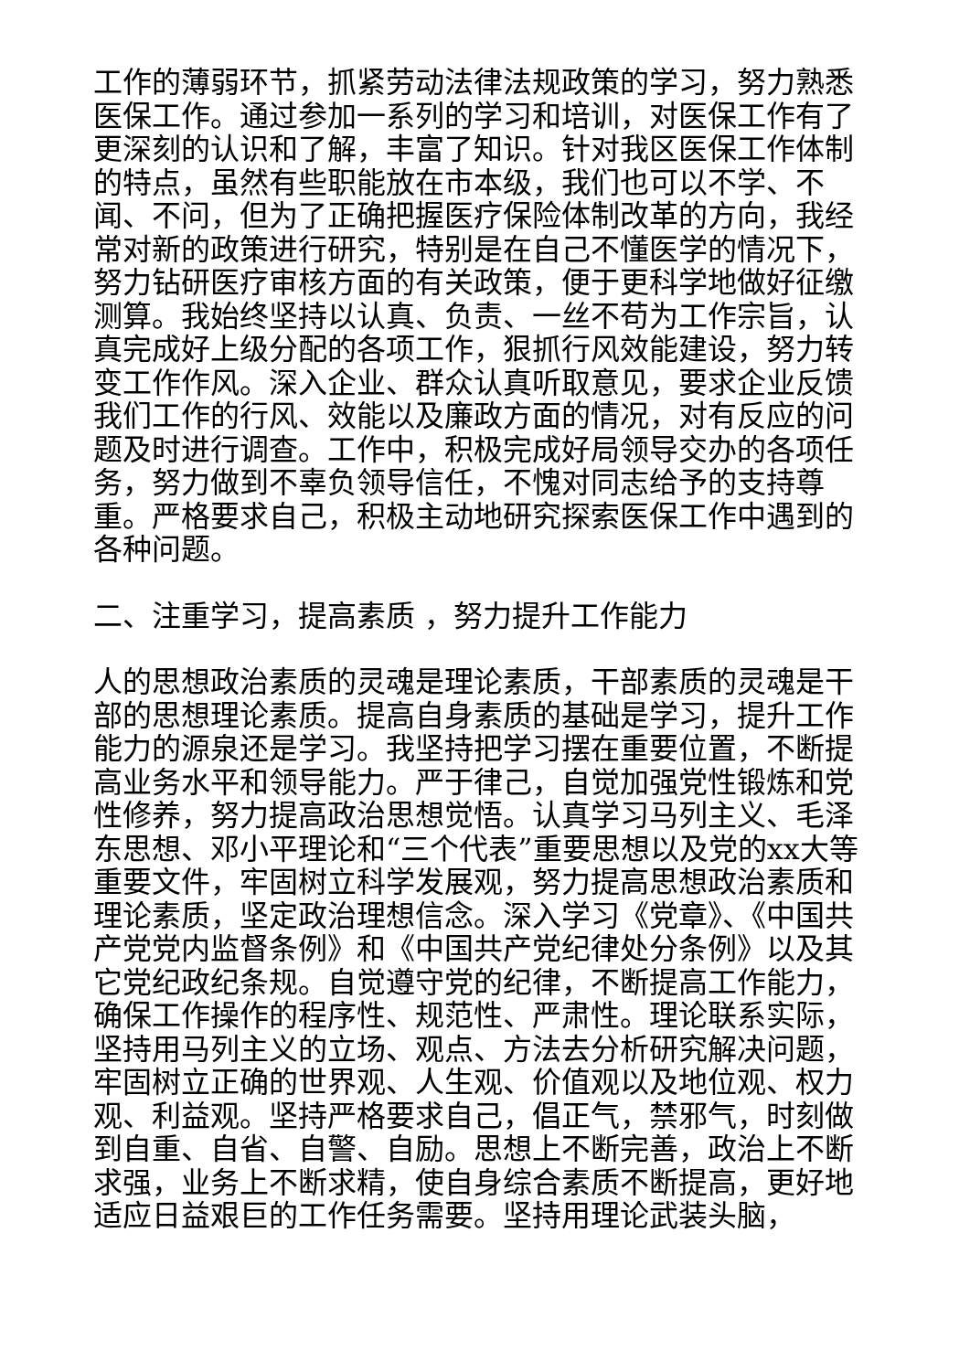工作的薄弱环节，抓紧劳动法律法规政策的学习，努力熟悉医保工作。通过参加一系列的学习和培训，对医保工作有了更深刻的认识和了解，丰富了知识。针对我区医保工作体制的特点，虽然有些职能放在市本级，我们也可以不学、不闻、不问，但为了正确把握医疗保险体制改革的方向，我经常对新的政策进行研究，特别是在自己不懂医学的情况下，努力钻研医疗审核方面的有关政策，便于更科学地做好征缴测算。我始终坚持以认真、负责、一丝不苟为工作宗旨，认真完成好上级分配的各项工作，狠抓行风效能建设，努力转变工作作风。深入企业、群众认真听取意见，要求企业反馈我们工作的行风、效能以及廉政方面的情况，对有反应的问题及时进行调查。工作中，积极完成好局领导交办的各项任务，努力做到不辜负领导信任，不愧对同志给予的支持尊重。严格要求自己，积极主动地研究探索医保工作中遇到的各种问题。
二、注重学习，提高素质 ，努力提升工作能力
人的思想政治素质的灵魂是理论素质，干部素质的灵魂是干部的思想理论素质。提高自身素质的基础是学习，提升工作能力的源泉还是学习。我坚持把学习摆在重要位置，不断提高业务水平和领导能力。严于律己，自觉加强党性锻炼和党性修养，努力提高政治思想觉悟。认真学习马列主义、毛泽东思想、邓小平理论和“三个代表”重要思想以及党的xx大等重要文件，牢固树立科学发展观，努力提高思想政治素质和理论素质，坚定政治理想信念。深入学习《党章》、《中国共产党党内监督条例》和《中国共产党纪律处分条例》以及其它党纪政纪条规。自觉遵守党的纪律，不断提高工作能力，确保工作操作的程序性、规范性、严肃性。理论联系实际，坚持用马列主义的立场、观点、方法去分析研究解决问题，牢固树立正确的世界观、人生观、价值观以及地位观、权力观、利益观。坚持严格要求自己，倡正气，禁邪气，时刻做到自重、自省、自警、自励。思想上不断完善，政治上不断求强，业务上不断求精，使自身综合素质不断提高，更好地适应日益艰巨的工作任务需要。坚持用理论武装头脑，